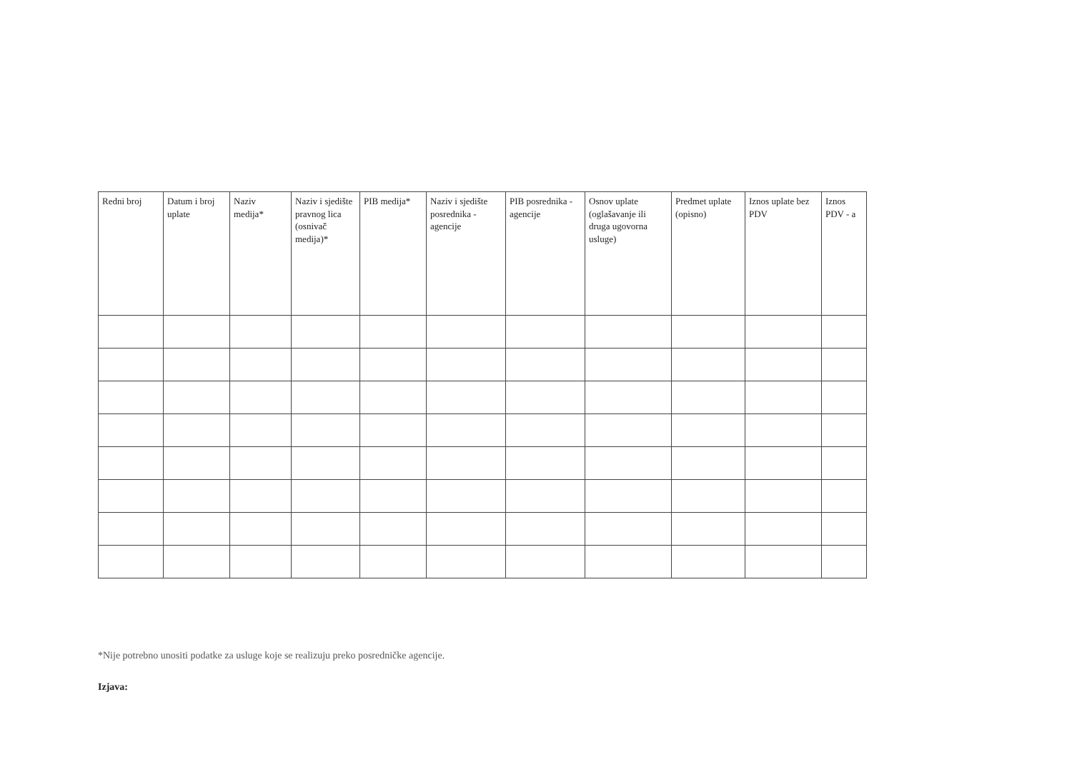| Redni broj | Datum i broj uplate | Naziv medija* | Naziv i sjedište pravnog lica (osnivač medija)* | PIB medija* | Naziv i sjedište posrednika - agencije | PIB posrednika - agencije | Osnov uplate (oglašavanje ili druga ugovorna usluge) | Predmet uplate (opisno) | Iznos uplate bez PDV | Iznos PDV - a |
| --- | --- | --- | --- | --- | --- | --- | --- | --- | --- | --- |
*Nije potrebno unositi podatke za usluge koje se realizuju preko posredničke agencije.
Izjava: